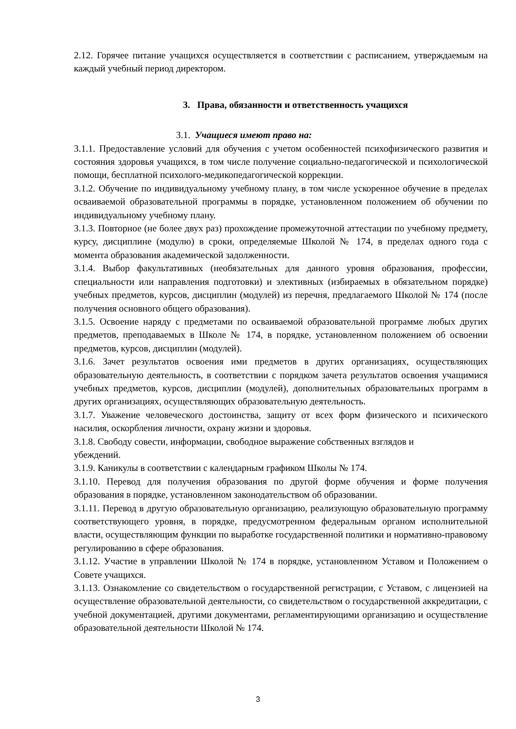2.12. Горячее питание учащихся осуществляется в соответствии с расписанием, утверждаемым на каждый учебный период директором.
3. Права, обязанности и ответственность учащихся
3.1. Учащиеся имеют право на:
3.1.1. Предоставление условий для обучения с учетом особенностей психофизического развития и состояния здоровья учащихся, в том числе получение социально-педагогической и психологической помощи, бесплатной психолого-медикопедагогической коррекции.
3.1.2. Обучение по индивидуальному учебному плану, в том числе ускоренное обучение в пределах осваиваемой образовательной программы в порядке, установленном положением об обучении по индивидуальному учебному плану.
3.1.3. Повторное (не более двух раз) прохождение промежуточной аттестации по учебному предмету, курсу, дисциплине (модулю) в сроки, определяемые Школой № 174, в пределах одного года с момента образования академической задолженности.
3.1.4. Выбор факультативных (необязательных для данного уровня образования, профессии, специальности или направления подготовки) и элективных (избираемых в обязательном порядке) учебных предметов, курсов, дисциплин (модулей) из перечня, предлагаемого Школой № 174 (после получения основного общего образования).
3.1.5. Освоение наряду с предметами по осваиваемой образовательной программе любых других предметов, преподаваемых в Школе № 174, в порядке, установленном положением об освоении предметов, курсов, дисциплин (модулей).
3.1.6. Зачет результатов освоения ими предметов в других организациях, осуществляющих образовательную деятельность, в соответствии с порядком зачета результатов освоения учащимися учебных предметов, курсов, дисциплин (модулей), дополнительных образовательных программ в других организациях, осуществляющих образовательную деятельность.
3.1.7. Уважение человеческого достоинства, защиту от всех форм физического и психического насилия, оскорбления личности, охрану жизни и здоровья.
3.1.8. Свободу совести, информации, свободное выражение собственных взглядов и
убеждений.
3.1.9. Каникулы в соответствии с календарным графиком Школы № 174.
3.1.10. Перевод для получения образования по другой форме обучения и форме получения образования в порядке, установленном законодательством об образовании.
3.1.11. Перевод в другую образовательную организацию, реализующую образовательную программу соответствующего уровня, в порядке, предусмотренном федеральным органом исполнительной власти, осуществляющим функции по выработке государственной политики и нормативно-правовому регулированию в сфере образования.
3.1.12. Участие в управлении Школой № 174 в порядке, установленном Уставом и Положением о Совете учащихся.
3.1.13. Ознакомление со свидетельством о государственной регистрации, с Уставом, с лицензией на осуществление образовательной деятельности, со свидетельством о государственной аккредитации, с учебной документацией, другими документами, регламентирующими организацию и осуществление образовательной деятельности Школой № 174.
3